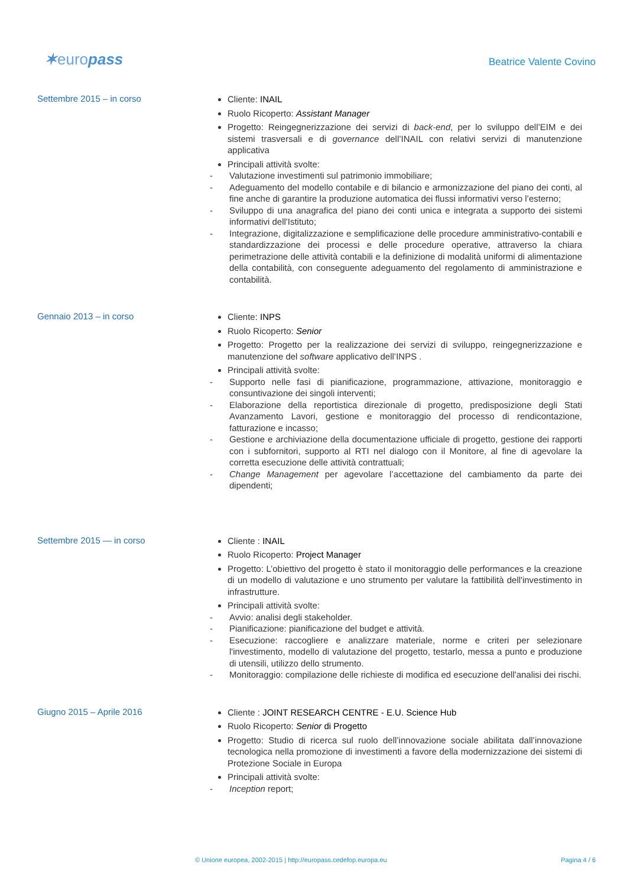✶europass
Beatrice Valente Covino
Settembre 2015 – in corso
Cliente: INAIL
Ruolo Ricoperto: Assistant Manager
Progetto: Reingegnerizzazione dei servizi di back-end, per lo sviluppo dell’EIM e dei sistemi trasversali e di governance dell’INAIL con relativi servizi di manutenzione applicativa
Principali attività svolte:
- Valutazione investimenti sul patrimonio immobiliare;
- Adeguamento del modello contabile e di bilancio e armonizzazione del piano dei conti, al fine anche di garantire la produzione automatica dei flussi informativi verso l’esterno;
- Sviluppo di una anagrafica del piano dei conti unica e integrata a supporto dei sistemi informativi dell'Istituto;
- Integrazione, digitalizzazione e semplificazione delle procedure amministrativo-contabili e standardizzazione dei processi e delle procedure operative, attraverso la chiara perimetrazione delle attività contabili e la definizione di modalità uniformi di alimentazione della contabilità, con conseguente adeguamento del regolamento di amministrazione e contabilità.
Gennaio 2013 – in corso
Cliente: INPS
Ruolo Ricoperto: Senior
Progetto: Progetto per la realizzazione dei servizi di sviluppo, reingegnerizzazione e manutenzione del software applicativo dell’INPS .
Principali attività svolte:
- Supporto nelle fasi di pianificazione, programmazione, attivazione, monitoraggio e consuntivazione dei singoli interventi;
- Elaborazione della reportistica direzionale di progetto, predisposizione degli Stati Avanzamento Lavori, gestione e monitoraggio del processo di rendicontazione, fatturazione e incasso;
- Gestione e archiviazione della documentazione ufficiale di progetto, gestione dei rapporti con i subfornitori, supporto al RTI nel dialogo con il Monitore, al fine di agevolare la corretta esecuzione delle attività contrattuali;
- Change Management per agevolare l’accettazione del cambiamento da parte dei dipendenti;
Settembre 2015 — in corso
Cliente : INAIL
Ruolo Ricoperto: Project Manager
Progetto: L’obiettivo del progetto è stato il monitoraggio delle performances e la creazione di un modello di valutazione e uno strumento per valutare la fattibilità dell'investimento in infrastrutture.
Principali attività svolte:
- Avvio: analisi degli stakeholder.
- Pianificazione: pianificazione del budget e attività.
- Esecuzione: raccogliere e analizzare materiale, norme e criteri per selezionare l'investimento, modello di valutazione del progetto, testarlo, messa a punto e produzione di utensili, utilizzo dello strumento.
- Monitoraggio: compilazione delle richieste di modifica ed esecuzione dell'analisi dei rischi.
Giugno 2015 – Aprile 2016
Cliente : JOINT RESEARCH CENTRE - E.U. Science Hub
Ruolo Ricoperto: Senior di Progetto
Progetto: Studio di ricerca sul ruolo dell’innovazione sociale abilitata dall’innovazione tecnologica nella promozione di investimenti a favore della modernizzazione dei sistemi di Protezione Sociale in Europa
Principali attività svolte:
- Inception report;
© Unione europea, 2002-2015 | http://europass.cedefop.europa.eu Pagina 4 / 6